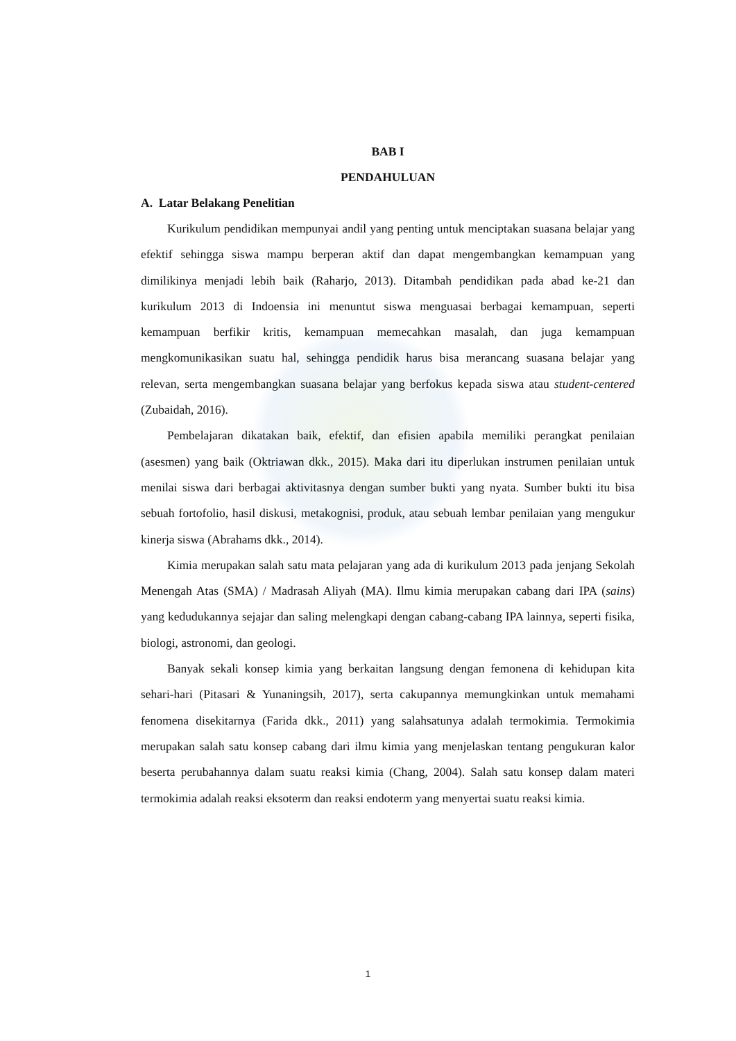BAB I
PENDAHULUAN
A. Latar Belakang Penelitian
Kurikulum pendidikan mempunyai andil yang penting untuk menciptakan suasana belajar yang efektif sehingga siswa mampu berperan aktif dan dapat mengembangkan kemampuan yang dimilikinya menjadi lebih baik (Raharjo, 2013). Ditambah pendidikan pada abad ke-21 dan kurikulum 2013 di Indoensia ini menuntut siswa menguasai berbagai kemampuan, seperti kemampuan berfikir kritis, kemampuan memecahkan masalah, dan juga kemampuan mengkomunikasikan suatu hal, sehingga pendidik harus bisa merancang suasana belajar yang relevan, serta mengembangkan suasana belajar yang berfokus kepada siswa atau student-centered (Zubaidah, 2016).
Pembelajaran dikatakan baik, efektif, dan efisien apabila memiliki perangkat penilaian (asesmen) yang baik (Oktriawan dkk., 2015). Maka dari itu diperlukan instrumen penilaian untuk menilai siswa dari berbagai aktivitasnya dengan sumber bukti yang nyata. Sumber bukti itu bisa sebuah fortofolio, hasil diskusi, metakognisi, produk, atau sebuah lembar penilaian yang mengukur kinerja siswa (Abrahams dkk., 2014).
Kimia merupakan salah satu mata pelajaran yang ada di kurikulum 2013 pada jenjang Sekolah Menengah Atas (SMA) / Madrasah Aliyah (MA). Ilmu kimia merupakan cabang dari IPA (sains) yang kedudukannya sejajar dan saling melengkapi dengan cabang-cabang IPA lainnya, seperti fisika, biologi, astronomi, dan geologi.
Banyak sekali konsep kimia yang berkaitan langsung dengan femonena di kehidupan kita sehari-hari (Pitasari & Yunaningsih, 2017), serta cakupannya memungkinkan untuk memahami fenomena disekitarnya (Farida dkk., 2011) yang salahsatunya adalah termokimia. Termokimia merupakan salah satu konsep cabang dari ilmu kimia yang menjelaskan tentang pengukuran kalor beserta perubahannya dalam suatu reaksi kimia (Chang, 2004). Salah satu konsep dalam materi termokimia adalah reaksi eksoterm dan reaksi endoterm yang menyertai suatu reaksi kimia.
1